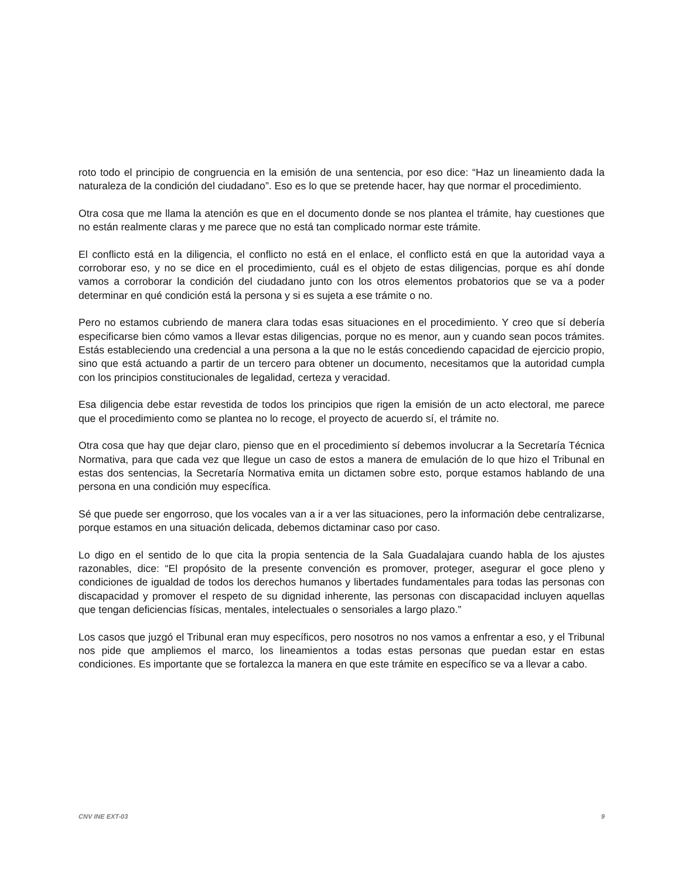roto todo el principio de congruencia en la emisión de una sentencia, por eso dice: “Haz un lineamiento dada la naturaleza de la condición del ciudadano”. Eso es lo que se pretende hacer, hay que normar el procedimiento.
Otra cosa que me llama la atención es que en el documento donde se nos plantea el trámite, hay cuestiones que no están realmente claras y me parece que no está tan complicado normar este trámite.
El conflicto está en la diligencia, el conflicto no está en el enlace, el conflicto está en que la autoridad vaya a corroborar eso, y no se dice en el procedimiento, cuál es el objeto de estas diligencias, porque es ahí donde vamos a corroborar la condición del ciudadano junto con los otros elementos probatorios que se va a poder determinar en qué condición está la persona y si es sujeta a ese trámite o no.
Pero no estamos cubriendo de manera clara todas esas situaciones en el procedimiento. Y creo que sí debería especificarse bien cómo vamos a llevar estas diligencias, porque no es menor, aun y cuando sean pocos trámites. Estás estableciendo una credencial a una persona a la que no le estás concediendo capacidad de ejercicio propio, sino que está actuando a partir de un tercero para obtener un documento, necesitamos que la autoridad cumpla con los principios constitucionales de legalidad, certeza y veracidad.
Esa diligencia debe estar revestida de todos los principios que rigen la emisión de un acto electoral, me parece que el procedimiento como se plantea no lo recoge, el proyecto de acuerdo sí, el trámite no.
Otra cosa que hay que dejar claro, pienso que en el procedimiento sí debemos involucrar a la Secretaría Técnica Normativa, para que cada vez que llegue un caso de estos a manera de emulación de lo que hizo el Tribunal en estas dos sentencias, la Secretaría Normativa emita un dictamen sobre esto, porque estamos hablando de una persona en una condición muy específica.
Sé que puede ser engorroso, que los vocales van a ir a ver las situaciones, pero la información debe centralizarse, porque estamos en una situación delicada, debemos dictaminar caso por caso.
Lo digo en el sentido de lo que cita la propia sentencia de la Sala Guadalajara cuando habla de los ajustes razonables, dice: “El propósito de la presente convención es promover, proteger, asegurar el goce pleno y condiciones de igualdad de todos los derechos humanos y libertades fundamentales para todas las personas con discapacidad y promover el respeto de su dignidad inherente, las personas con discapacidad incluyen aquellas que tengan deficiencias físicas, mentales, intelectuales o sensoriales a largo plazo.”
Los casos que juzgó el Tribunal eran muy específicos, pero nosotros no nos vamos a enfrentar a eso, y el Tribunal nos pide que ampliemos el marco, los lineamientos a todas estas personas que puedan estar en estas condiciones. Es importante que se fortalezca la manera en que este trámite en específico se va a llevar a cabo.
CNV INE EXT-03 9